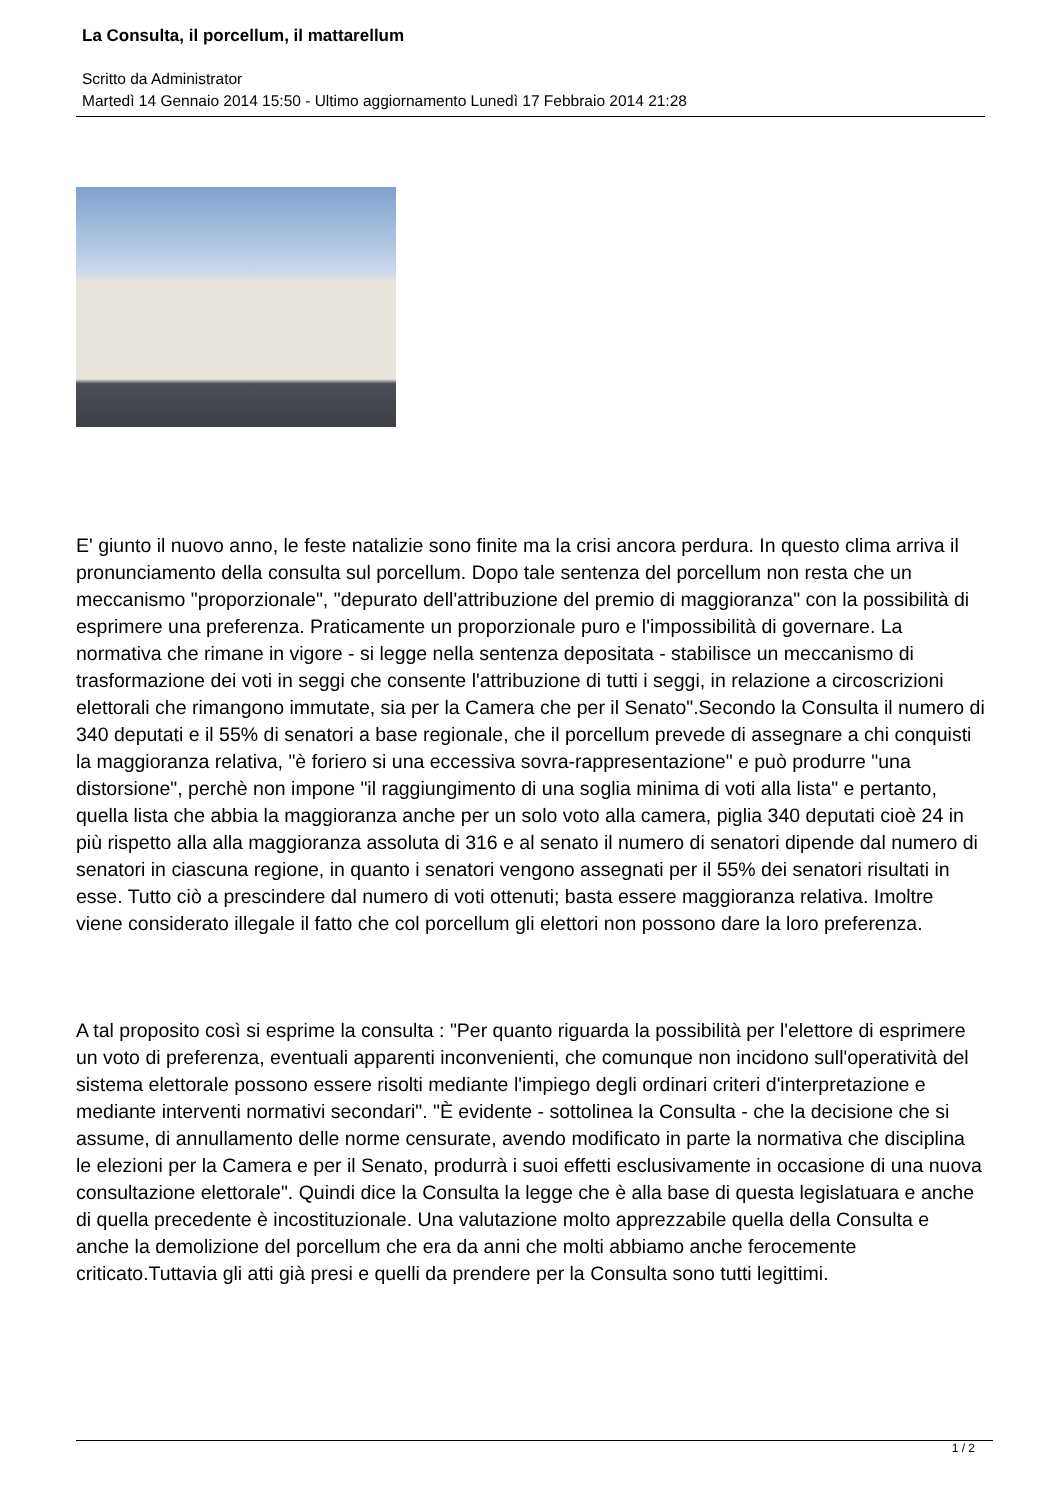La Consulta, il porcellum, il mattarellum
Scritto da Administrator
Martedì 14 Gennaio 2014 15:50 - Ultimo aggiornamento Lunedì 17 Febbraio 2014 21:28
E' giunto il nuovo anno, le feste natalizie sono finite ma la crisi ancora perdura. In questo clima arriva il pronunciamento della consulta sul porcellum. Dopo tale sentenza del porcellum non resta che un meccanismo "proporzionale", "depurato dell'attribuzione del premio di maggioranza" con la possibilità di esprimere una preferenza. Praticamente un proporzionale puro e l'impossibilità di governare. La normativa che rimane in vigore - si legge nella sentenza depositata - stabilisce un meccanismo di trasformazione dei voti in seggi che consente l'attribuzione di tutti i seggi, in relazione a circoscrizioni elettorali che rimangono immutate, sia per la Camera che per il Senato".Secondo la Consulta il numero di 340 deputati e il 55% di senatori a base regionale, che il porcellum prevede di assegnare a chi conquisti la maggioranza relativa, "è foriero si una eccessiva sovra-rappresentazione" e può produrre "una distorsione", perchè non impone "il raggiungimento di una soglia minima di voti alla lista" e pertanto, quella lista che abbia la maggioranza anche per un solo voto alla camera, piglia 340 deputati cioè 24 in più rispetto alla alla maggioranza assoluta di 316 e al senato il numero di senatori dipende dal numero di senatori in ciascuna regione, in quanto i senatori vengono assegnati per il 55% dei senatori risultati in esse. Tutto ciò a prescindere dal numero di voti ottenuti; basta essere maggioranza relativa. Imoltre viene considerato illegale il fatto che col porcellum gli elettori non possono dare la loro preferenza.
A tal proposito così si esprime la consulta : "Per quanto riguarda la possibilità per l'elettore di esprimere un voto di preferenza, eventuali apparenti inconvenienti, che comunque non incidono sull'operatività del sistema elettorale possono essere risolti mediante l'impiego degli ordinari criteri d'interpretazione e mediante interventi normativi secondari". "È evidente - sottolinea la Consulta - che la decisione che si assume, di annullamento delle norme censurate, avendo modificato in parte la normativa che disciplina le elezioni per la Camera e per il Senato, produrrà i suoi effetti esclusivamente in occasione di una nuova consultazione elettorale". Quindi dice la Consulta la legge che è alla base di questa legislatuara e anche di quella precedente è incostituzionale. Una valutazione molto apprezzabile quella della Consulta e anche la demolizione del porcellum che era da anni che molti abbiamo anche ferocemente criticato.Tuttavia gli atti già presi e quelli da prendere per la Consulta sono tutti legittimi.
1 / 2